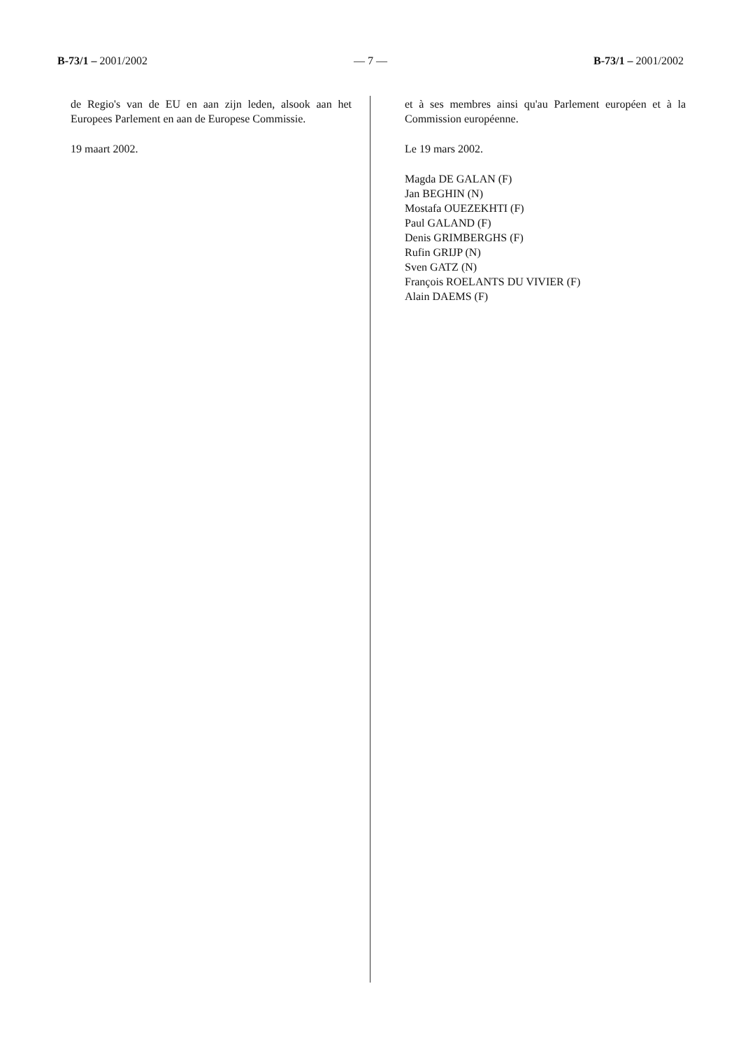B-73/1 – 2001/2002 — 7 — B-73/1 – 2001/2002
de Regio's van de EU en aan zijn leden, alsook aan het Europees Parlement en aan de Europese Commissie.
19 maart 2002.
et à ses membres ainsi qu'au Parlement européen et à la Commission européenne.
Le 19 mars 2002.
Magda DE GALAN (F)
Jan BEGHIN (N)
Mostafa OUEZEKHTI (F)
Paul GALAND (F)
Denis GRIMBERGHS (F)
Rufin GRIJP (N)
Sven GATZ (N)
François ROELANTS DU VIVIER (F)
Alain DAEMS (F)